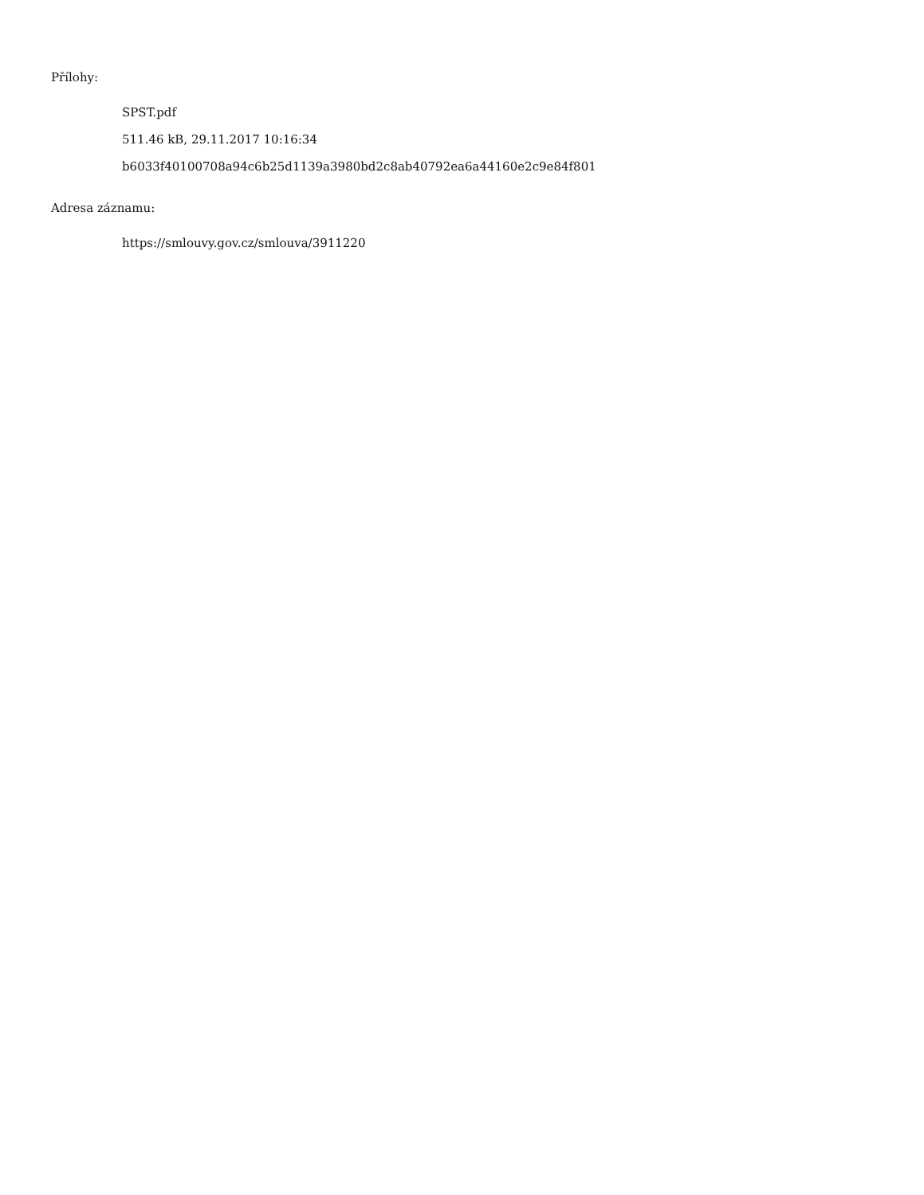Přílohy:
SPST.pdf
511.46 kB, 29.11.2017 10:16:34
b6033f40100708a94c6b25d1139a3980bd2c8ab40792ea6a44160e2c9e84f801
Adresa záznamu:
https://smlouvy.gov.cz/smlouva/3911220